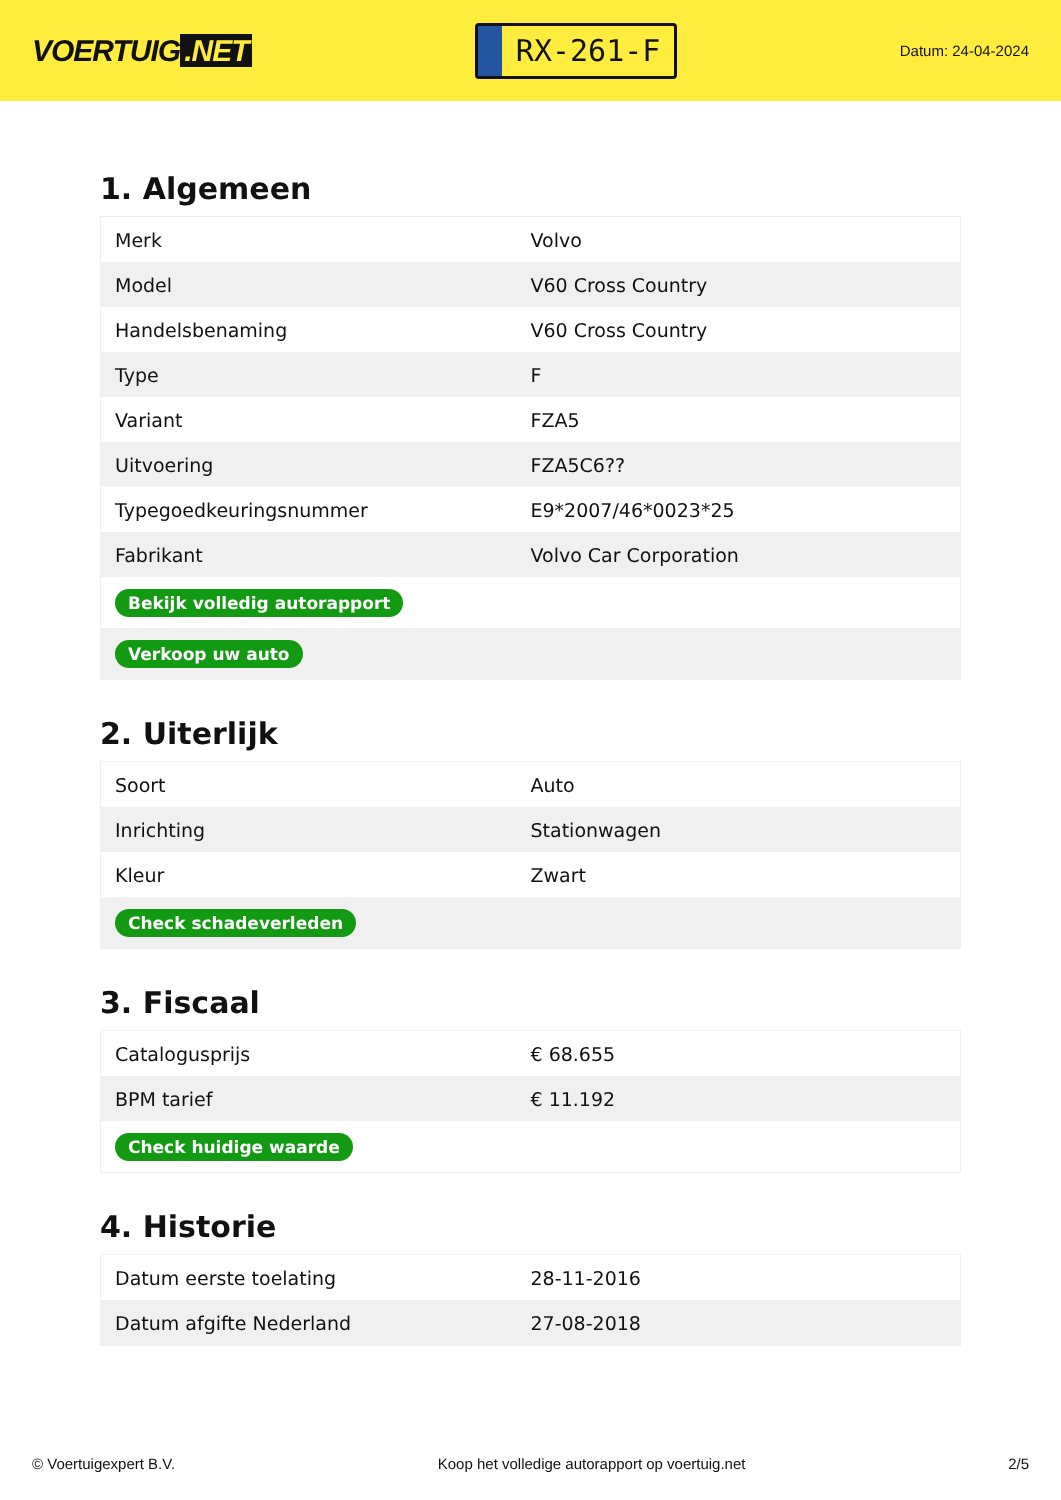VOERTUIG.NET
RX-261-F
Datum: 24-04-2024
1. Algemeen
| Merk | Volvo |
| Model | V60 Cross Country |
| Handelsbenaming | V60 Cross Country |
| Type | F |
| Variant | FZA5 |
| Uitvoering | FZA5C6?? |
| Typegoedkeuringsnummer | E9*2007/46*0023*25 |
| Fabrikant | Volvo Car Corporation |
| Bekijk volledig autorapport | |
| Verkoop uw auto | |
2. Uiterlijk
| Soort | Auto |
| Inrichting | Stationwagen |
| Kleur | Zwart |
| Check schadeverleden | |
3. Fiscaal
| Catalogusprijs | € 68.655 |
| BPM tarief | € 11.192 |
| Check huidige waarde | |
4. Historie
| Datum eerste toelating | 28-11-2016 |
| Datum afgifte Nederland | 27-08-2018 |
© Voertuigexpert B.V. Koop het volledige autorapport op voertuig.net 2/5